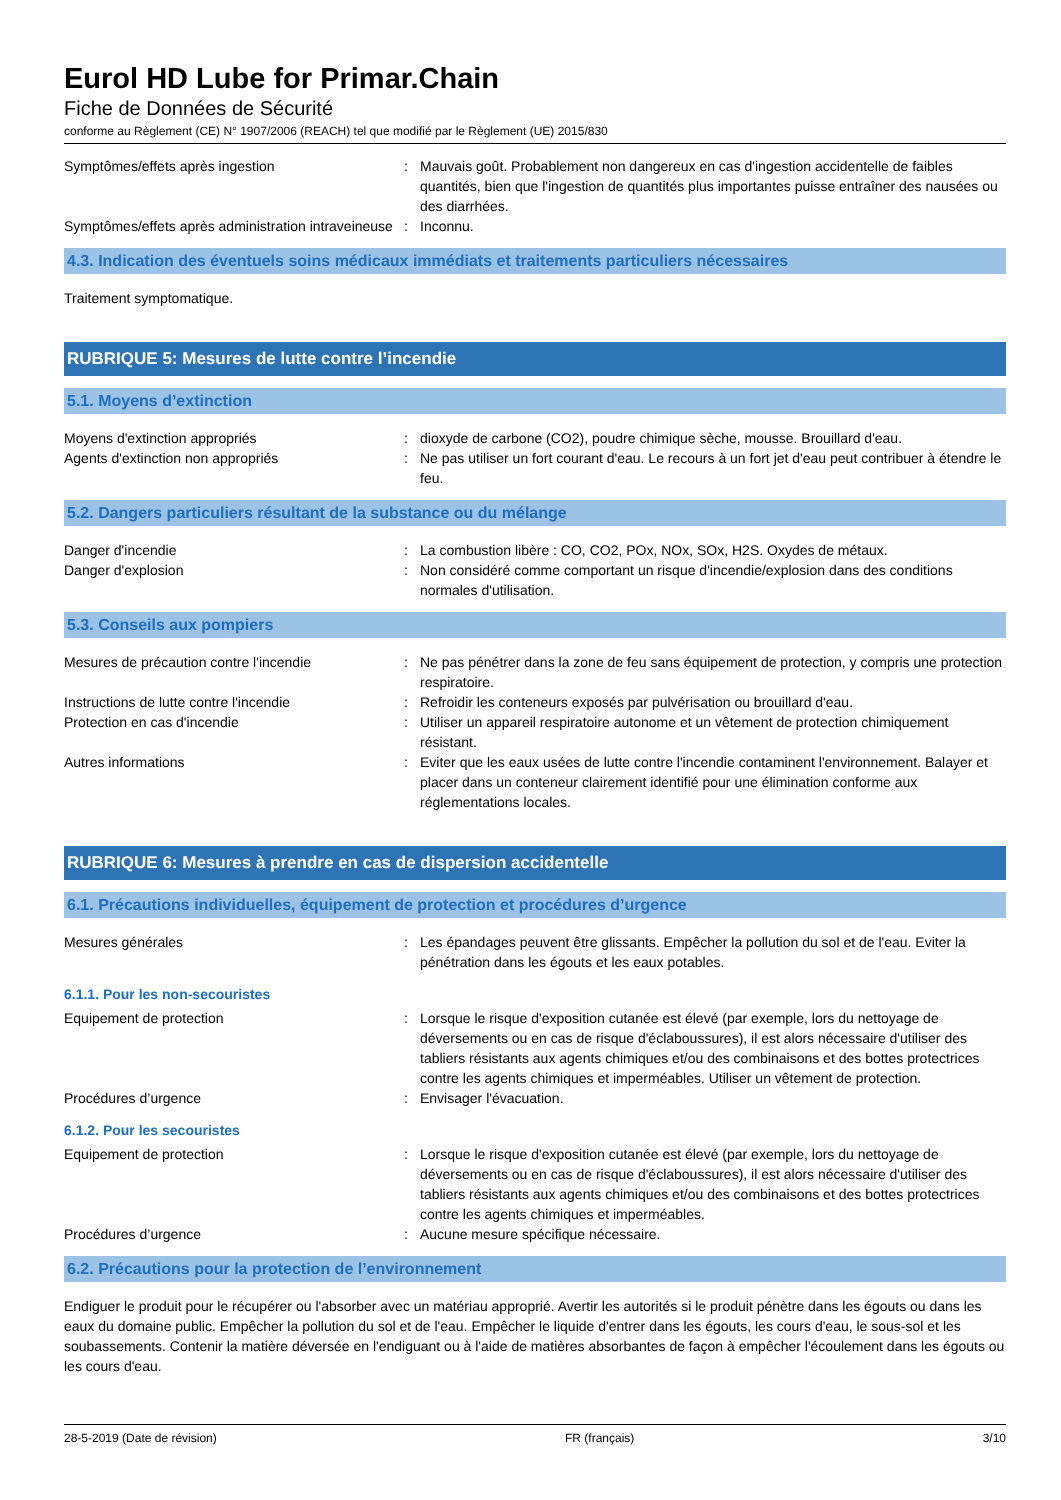Eurol HD Lube for Primar.Chain
Fiche de Données de Sécurité
conforme au Règlement (CE) N° 1907/2006 (REACH) tel que modifié par le Règlement (UE) 2015/830
Symptômes/effets après ingestion : Mauvais goût. Probablement non dangereux en cas d'ingestion accidentelle de faibles quantités, bien que l'ingestion de quantités plus importantes puisse entraîner des nausées ou des diarrhées.
Symptômes/effets après administration intraveineuse
: Inconnu.
4.3. Indication des éventuels soins médicaux immédiats et traitements particuliers nécessaires
Traitement symptomatique.
RUBRIQUE 5: Mesures de lutte contre l’incendie
5.1. Moyens d’extinction
Moyens d'extinction appropriés : dioxyde de carbone (CO2), poudre chimique sèche, mousse. Brouillard d'eau.
Agents d'extinction non appropriés : Ne pas utiliser un fort courant d'eau. Le recours à un fort jet d'eau peut contribuer à étendre le feu.
5.2. Dangers particuliers résultant de la substance ou du mélange
Danger d'incendie : La combustion libère : CO, CO2, POx, NOx, SOx, H2S. Oxydes de métaux.
Danger d'explosion : Non considéré comme comportant un risque d'incendie/explosion dans des conditions normales d'utilisation.
5.3. Conseils aux pompiers
Mesures de précaution contre l'incendie : Ne pas pénétrer dans la zone de feu sans équipement de protection, y compris une protection respiratoire.
Instructions de lutte contre l'incendie : Refroidir les conteneurs exposés par pulvérisation ou brouillard d'eau.
Protection en cas d'incendie : Utiliser un appareil respiratoire autonome et un vêtement de protection chimiquement résistant.
Autres informations : Eviter que les eaux usées de lutte contre l'incendie contaminent l'environnement. Balayer et placer dans un conteneur clairement identifié pour une élimination conforme aux réglementations locales.
RUBRIQUE 6: Mesures à prendre en cas de dispersion accidentelle
6.1. Précautions individuelles, équipement de protection et procédures d’urgence
Mesures générales : Les épandages peuvent être glissants. Empêcher la pollution du sol et de l'eau. Eviter la pénétration dans les égouts et les eaux potables.
6.1.1. Pour les non-secouristes
Equipement de protection : Lorsque le risque d'exposition cutanée est élevé (par exemple, lors du nettoyage de déversements ou en cas de risque d'éclaboussures), il est alors nécessaire d'utiliser des tabliers résistants aux agents chimiques et/ou des combinaisons et des bottes protectrices contre les agents chimiques et imperméables. Utiliser un vêtement de protection.
Procédures d’urgence : Envisager l'évacuation.
6.1.2. Pour les secouristes
Equipement de protection : Lorsque le risque d'exposition cutanée est élevé (par exemple, lors du nettoyage de déversements ou en cas de risque d'éclaboussures), il est alors nécessaire d'utiliser des tabliers résistants aux agents chimiques et/ou des combinaisons et des bottes protectrices contre les agents chimiques et imperméables.
Procédures d’urgence : Aucune mesure spécifique nécessaire.
6.2. Précautions pour la protection de l’environnement
Endiguer le produit pour le récupérer ou l'absorber avec un matériau approprié. Avertir les autorités si le produit pénètre dans les égouts ou dans les eaux du domaine public. Empêcher la pollution du sol et de l'eau. Empêcher le liquide d'entrer dans les égouts, les cours d'eau, le sous-sol et les soubassements. Contenir la matière déversée en l'endiguant ou à l'aide de matières absorbantes de façon à empêcher l'écoulement dans les égouts ou les cours d'eau.
28-5-2019 (Date de révision) FR (français) 3/10